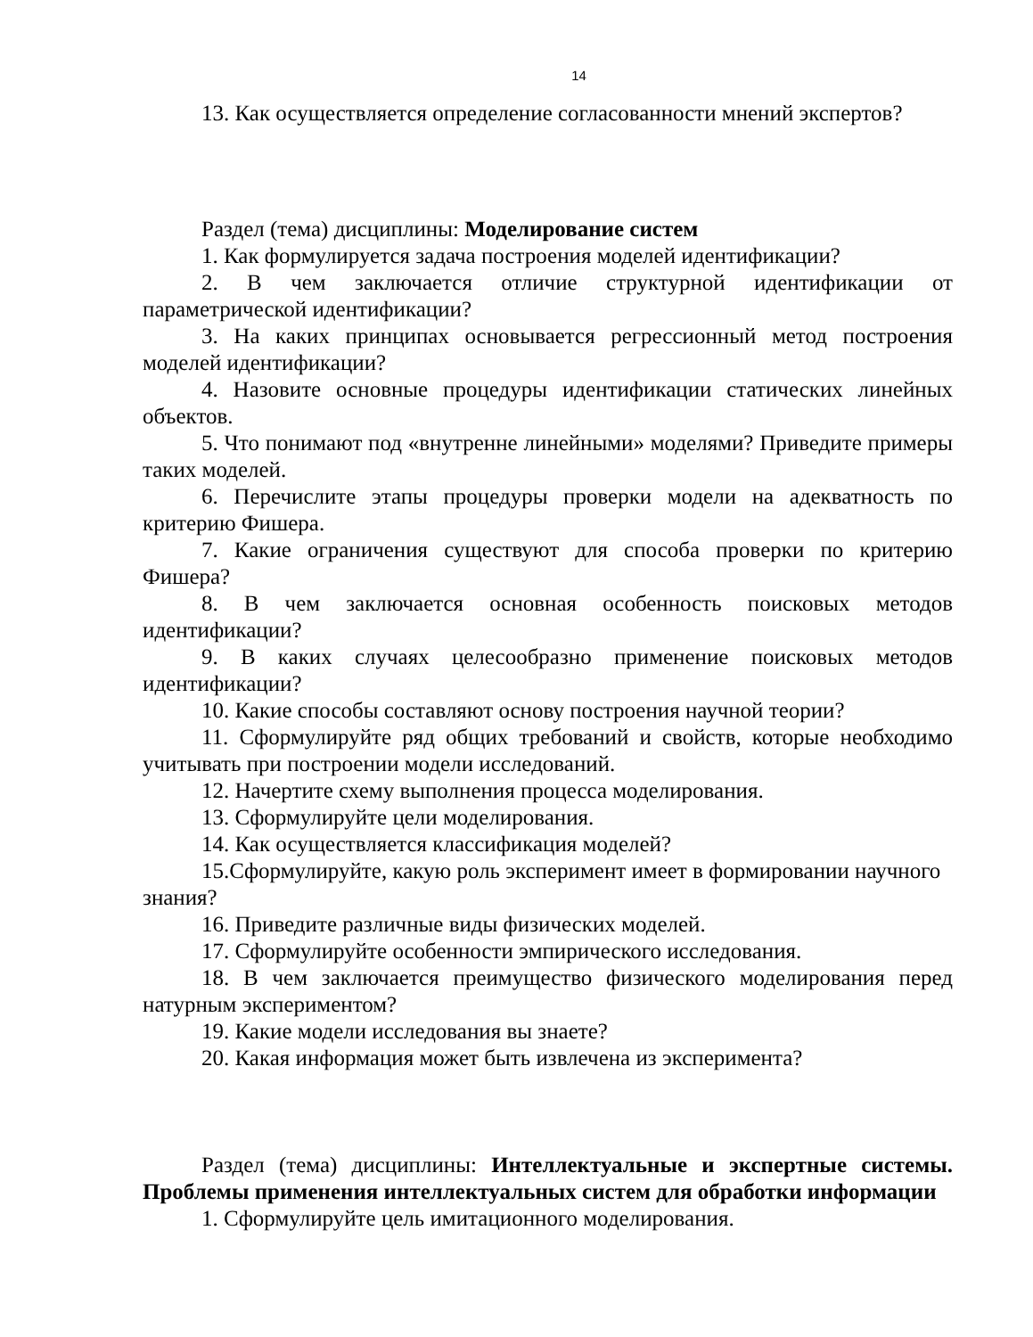14
13. Как осуществляется определение согласованности мнений экспертов?
Раздел (тема) дисциплины: Моделирование систем
1. Как формулируется задача построения моделей идентификации?
2. В чем заключается отличие структурной идентификации от параметрической идентификации?
3. На каких принципах основывается регрессионный метод построения моделей идентификации?
4. Назовите основные процедуры идентификации статических линейных объектов.
5. Что понимают под «внутренне линейными» моделями? Приведите примеры таких моделей.
6. Перечислите этапы процедуры проверки модели на адекватность по критерию Фишера.
7. Какие ограничения существуют для способа проверки по критерию Фишера?
8. В чем заключается основная особенность поисковых методов идентификации?
9. В каких случаях целесообразно применение поисковых методов идентификации?
10. Какие способы составляют основу построения научной теории?
11. Сформулируйте ряд общих требований и свойств, которые необходимо учитывать при построении модели исследований.
12. Начертите схему выполнения процесса моделирования.
13. Сформулируйте цели моделирования.
14. Как осуществляется классификация моделей?
15.Сформулируйте, какую роль эксперимент имеет в формировании научного знания?
16. Приведите различные виды физических моделей.
17. Сформулируйте особенности эмпирического исследования.
18. В чем заключается преимущество физического моделирования перед натурным экспериментом?
19. Какие модели исследования вы знаете?
20. Какая информация может быть извлечена из эксперимента?
Раздел (тема) дисциплины: Интеллектуальные и экспертные системы. Проблемы применения интеллектуальных систем для обработки информации
1. Сформулируйте цель имитационного моделирования.